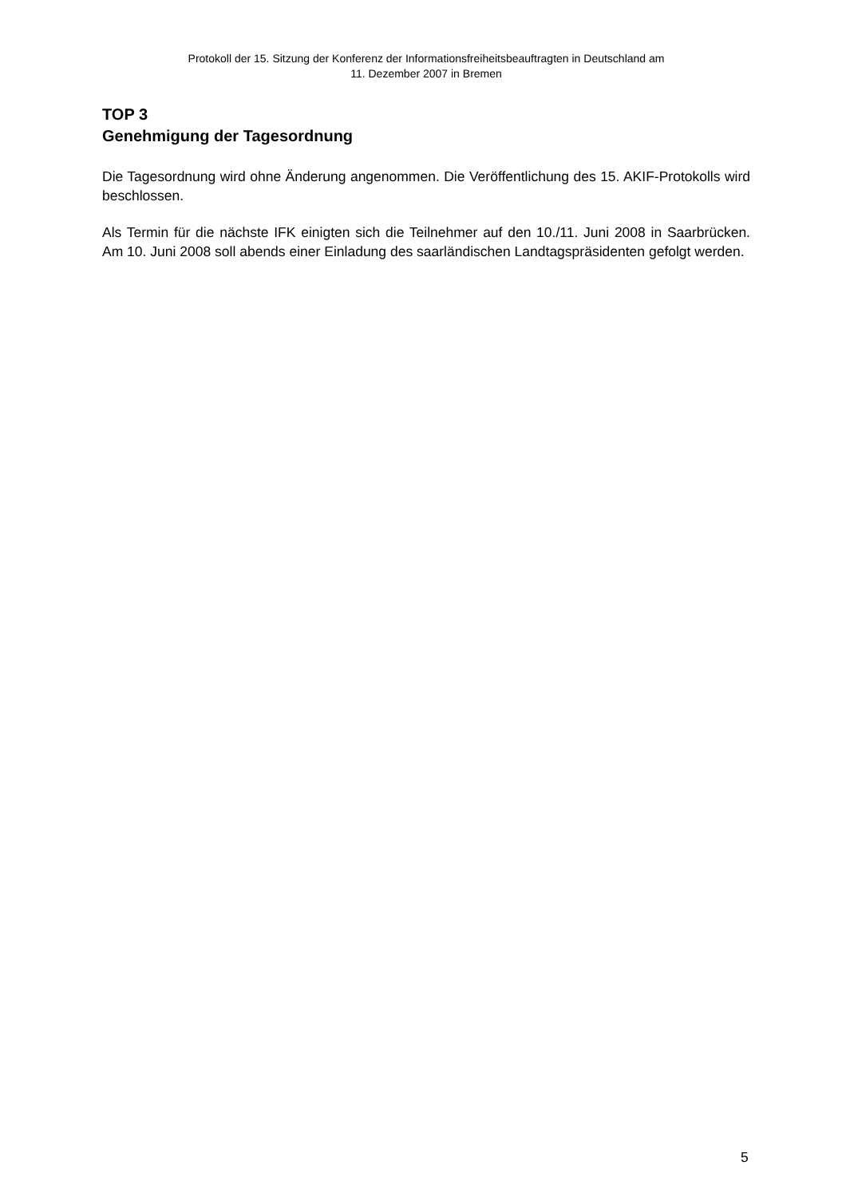Protokoll der 15. Sitzung der Konferenz der Informationsfreiheitsbeauftragten in Deutschland am
11. Dezember 2007 in Bremen
TOP 3
Genehmigung der Tagesordnung
Die Tagesordnung wird ohne Änderung angenommen. Die Veröffentlichung des 15. AKIF-Protokolls wird beschlossen.
Als Termin für die nächste IFK einigten sich die Teilnehmer auf den 10./11. Juni 2008 in Saarbrücken. Am 10. Juni 2008 soll abends einer Einladung des saarländischen Landtagspräsidenten gefolgt werden.
5